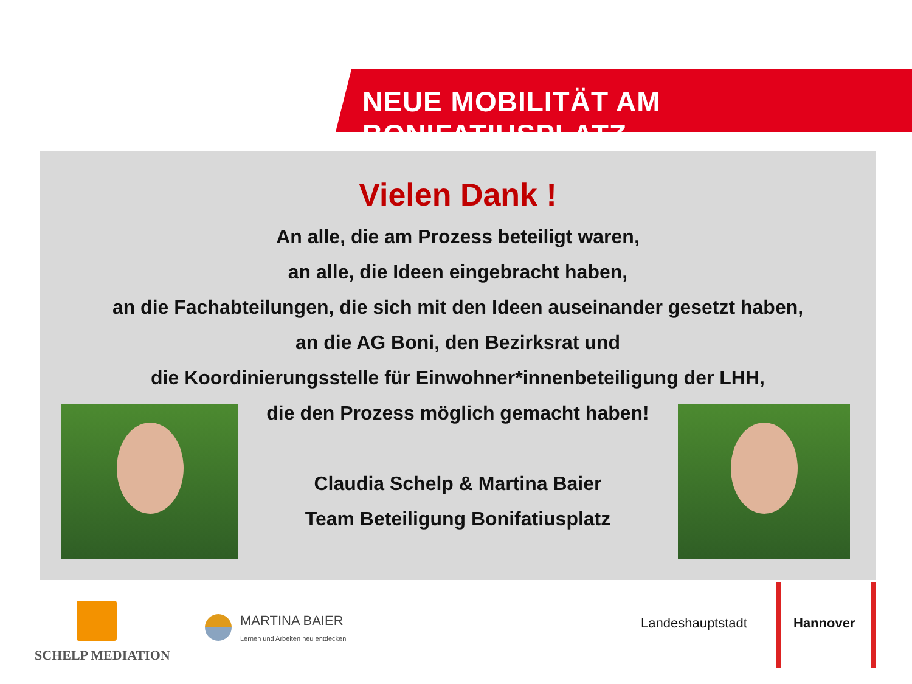NEUE MOBILITÄT AM BONIFATIUSPLATZ
Vielen Dank !
An alle, die am Prozess beteiligt waren,
an alle, die Ideen eingebracht haben,
an die Fachabteilungen, die sich mit den Ideen auseinander gesetzt haben,
an die AG Boni, den Bezirksrat und
die Koordinierungsstelle für Einwohner*innenbeteiligung der LHH,
die den Prozess möglich gemacht haben!
Claudia Schelp & Martina Baier
Team Beteiligung Bonifatiusplatz
SCHELP MEDIATION
MARTINA BAIER
Lernen und Arbeiten neu entdecken
Landeshauptstadt Hannover